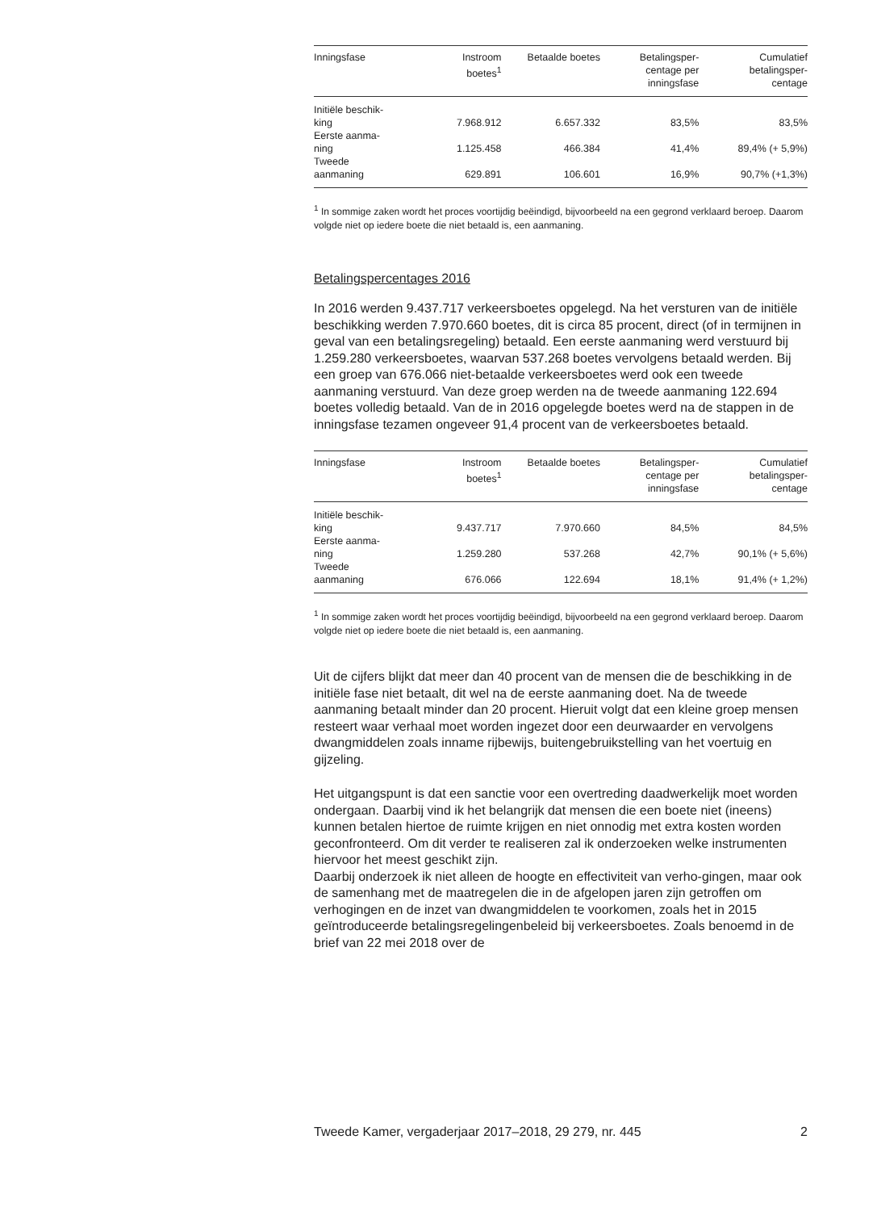| Inningsfase | Instroom boetes<sup>1</sup> | Betaalde boetes | Betalingsper- centage per inningsfase | Cumulatief betalingsper- centage |
| --- | --- | --- | --- | --- |
| Initiële beschik- king | 7.968.912 | 6.657.332 | 83,5% | 83,5% |
| Eerste aanma- ning | 1.125.458 | 466.384 | 41,4% | 89,4% (+ 5,9%) |
| Tweede aanmaning | 629.891 | 106.601 | 16,9% | 90,7% (+1,3%) |
<sup>1</sup> In sommige zaken wordt het proces voortijdig beëindigd, bijvoorbeeld na een gegrond verklaard beroep. Daarom volgde niet op iedere boete die niet betaald is, een aanmaning.
Betalingspercentages 2016
In 2016 werden 9.437.717 verkeersboetes opgelegd. Na het versturen van de initiële beschikking werden 7.970.660 boetes, dit is circa 85 procent, direct (of in termijnen in geval van een betalingsregeling) betaald. Een eerste aanmaning werd verstuurd bij 1.259.280 verkeersboetes, waarvan 537.268 boetes vervolgens betaald werden. Bij een groep van 676.066 niet-betaalde verkeersboetes werd ook een tweede aanmaning verstuurd. Van deze groep werden na de tweede aanmaning 122.694 boetes volledig betaald. Van de in 2016 opgelegde boetes werd na de stappen in de inningsfase tezamen ongeveer 91,4 procent van de verkeersboetes betaald.
| Inningsfase | Instroom boetes<sup>1</sup> | Betaalde boetes | Betalingsper- centage per inningsfase | Cumulatief betalingsper- centage |
| --- | --- | --- | --- | --- |
| Initiële beschik- king | 9.437.717 | 7.970.660 | 84,5% | 84,5% |
| Eerste aanma- ning | 1.259.280 | 537.268 | 42,7% | 90,1% (+ 5,6%) |
| Tweede aanmaning | 676.066 | 122.694 | 18,1% | 91,4% (+ 1,2%) |
<sup>1</sup> In sommige zaken wordt het proces voortijdig beëindigd, bijvoorbeeld na een gegrond verklaard beroep. Daarom volgde niet op iedere boete die niet betaald is, een aanmaning.
Uit de cijfers blijkt dat meer dan 40 procent van de mensen die de beschikking in de initiële fase niet betaalt, dit wel na de eerste aanmaning doet. Na de tweede aanmaning betaalt minder dan 20 procent. Hieruit volgt dat een kleine groep mensen resteert waar verhaal moet worden ingezet door een deurwaarder en vervolgens dwangmiddelen zoals inname rijbewijs, buitengebruikstelling van het voertuig en gijzeling.
Het uitgangspunt is dat een sanctie voor een overtreding daadwerkelijk moet worden ondergaan. Daarbij vind ik het belangrijk dat mensen die een boete niet (ineens) kunnen betalen hiertoe de ruimte krijgen en niet onnodig met extra kosten worden geconfronteerd. Om dit verder te realiseren zal ik onderzoeken welke instrumenten hiervoor het meest geschikt zijn.
Daarbij onderzoek ik niet alleen de hoogte en effectiviteit van verho-gingen, maar ook de samenhang met de maatregelen die in de afgelopen jaren zijn getroffen om verhogingen en de inzet van dwangmiddelen te voorkomen, zoals het in 2015 geïntroduceerde betalingsregelingenbeleid bij verkeersboetes. Zoals benoemd in de brief van 22 mei 2018 over de
Tweede Kamer, vergaderjaar 2017–2018, 29 279, nr. 445 2